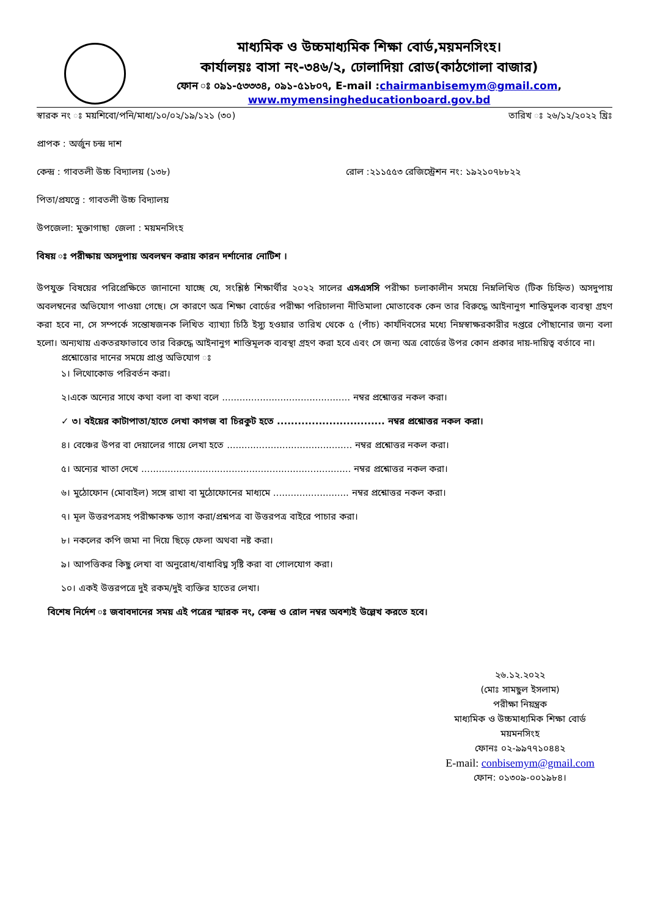মাধ্যমিক ও উচ্চমাধ্যমিক শিক্ষা বোর্ড,ময়মনসিংহ।
কার্যালয়ঃ বাসা নং-৩৪৬/২, ঢোলাদিয়া রোড(কাঠগোলা বাজার)
ফোন ঃ ০৯১-৫৩৩৩৪, ০৯১-৫১৮০৭, E-mail :chairmanbisemym@gmail.com,
www.mymensingheducationboard.gov.bd
স্বারক নং ঃ ময়শিবো/পনি/মাধ্য/১০/০২/১৯/১২১ (৩০) তারিখ ঃ ২৬/১২/২০২২ খ্রিঃ
প্রাপক : অর্জুন চন্দ্র দাশ
কেন্দ্র : গাবতলী উচ্চ বিদ্যালয় (১৩৮) রোল :২১১৫৫৩ রেজিস্ট্রেশন নং: ১৯২১০৭৮৮২২
পিতা/প্রযত্নে : গাবতলী উচ্চ বিদ্যালয়
উপজেলা: মুক্তাগাছা জেলা : ময়মনসিংহ
বিষয় ঃ পরীক্ষায় অসদুপায় অবলম্বন করায় কারন দর্শানোর নোটিশ ।
উপযুক্ত বিষয়ের পরিপ্রেক্ষিতে জানানো যাচ্ছে যে, সংশ্লিষ্ঠ শিক্ষার্থীর ২০২২ সালের এসএসসি পরীক্ষা চলাকালীন সময়ে নিম্নলিখিত (টিক চিহ্নিত) অসদুপায় অবলম্বনের অভিযোগ পাওয়া গেছে। সে কারণে অত্র শিক্ষা বোর্ডের পরীক্ষা পরিচালনা নীতিমালা মোতাবেক কেন তার বিরুদ্ধে আইনানুগ শাস্তিমুলক ব্যবস্থা গ্রহণ করা হবে না, সে সম্পর্কে সন্তোষজনক লিখিত ব্যাখ্যা চিঠি ইস্যু হওয়ার তারিখ থেকে ৫ (পাঁচ) কার্যদিবসের মধ্যে নিম্নস্বাক্ষরকারীর দপ্তরে পৌছানোর জন্য বলা হলো। অন্যথায় একতরফাভাবে তার বিরুদ্ধে আইনানুগ শাস্তিমূলক ব্যবস্থা গ্রহণ করা হবে এবং সে জন্য অত্র বোর্ডের উপর কোন প্রকার দায়-দায়িত্ব বর্তাবে না।
প্রশ্নোত্তোর দানের সময়ে প্রাপ্ত অভিযোগ ঃ
১। লিথোকোড পরিবর্তন করা।
২।একে অন্যের সাথে কথা বলা বা কথা বলে ............................................ নম্বর প্রশ্নোত্তর নকল করা।
✓ ৩। বইয়ের কাটাপাতা/হাতে লেখা কাগজ বা চিরকুট হতে ............................... নম্বর প্রশ্নোত্তর নকল করা।
৪। বেঞ্চের উপর বা দেয়ালের গায়ে লেখা হতে ........................................... নম্বর প্রশ্নোত্তর নকল করা।
৫। অন্যের খাতা দেখে ........................................................................ নম্বর প্রশ্নোত্তর নকল করা।
৬। মুঠোফোন (মোবাইল) সঙ্গে রাখা বা মুঠোফোনের মাধ্যমে .......................... নম্বর প্রশ্নোত্তর নকল করা।
৭। মূল উত্তরপত্রসহ পরীক্ষাকক্ষ ত্যাগ করা/প্রশ্নপত্র বা উত্তরপত্র বাইরে পাচার করা।
৮। নকলের কপি জমা না দিয়ে ছিড়ে ফেলা অথবা নষ্ট করা।
৯। আপত্তিকর কিছু লেখা বা অনুরোধ/বাধাবিঘ্ন সৃষ্টি করা বা গোলযোগ করা।
১০। একই উত্তরপত্রে দুই রকম/দুই ব্যক্তির হাতের লেখা।
বিশেষ নির্দেশ ঃ জবাবদানের সময় এই পত্রের স্মারক নং, কেন্দ্র ও রোল নম্বর অবশ্যই উল্লেখ করতে হবে।
২৬.১২.২০২২
(মোঃ সামছুল ইসলাম)
পরীক্ষা নিয়ন্ত্রক
মাধ্যমিক ও উচ্চমাধ্যমিক শিক্ষা বোর্ড
ময়মনসিংহ
ফোনঃ ০২-৯৯৭৭১০৪৪২
E-mail: conbisemym@gmail.com
ফোন: ০১৩০৯-০০১৯৮৪।